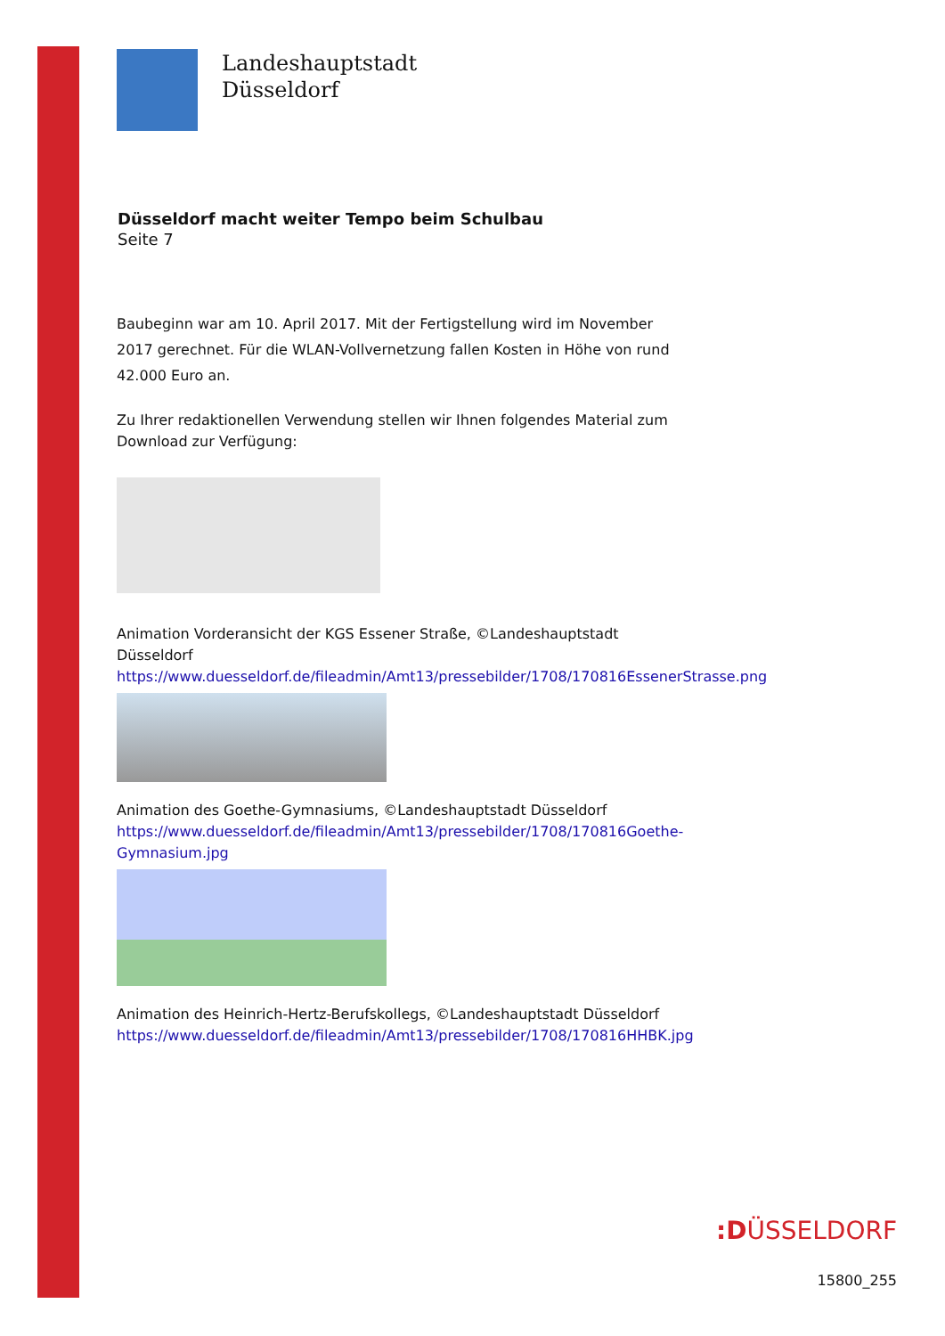Landeshauptstadt
Düsseldorf
Düsseldorf macht weiter Tempo beim Schulbau
Seite 7
Baubeginn war am 10. April 2017. Mit der Fertigstellung wird im November 2017 gerechnet. Für die WLAN-Vollvernetzung fallen Kosten in Höhe von rund 42.000 Euro an.
Zu Ihrer redaktionellen Verwendung stellen wir Ihnen folgendes Material zum Download zur Verfügung:
Animation Vorderansicht der KGS Essener Straße, ©Landeshauptstadt Düsseldorf
https://www.duesseldorf.de/fileadmin/Amt13/pressebilder/1708/170816EssenerStrasse.png
Animation des Goethe-Gymnasiums, ©Landeshauptstadt Düsseldorf
https://www.duesseldorf.de/fileadmin/Amt13/pressebilder/1708/170816Goethe-Gymnasium.jpg
Animation des Heinrich-Hertz-Berufskollegs, ©Landeshauptstadt Düsseldorf
https://www.duesseldorf.de/fileadmin/Amt13/pressebilder/1708/170816HHBK.jpg
:DÜSSELDORF
15800_255